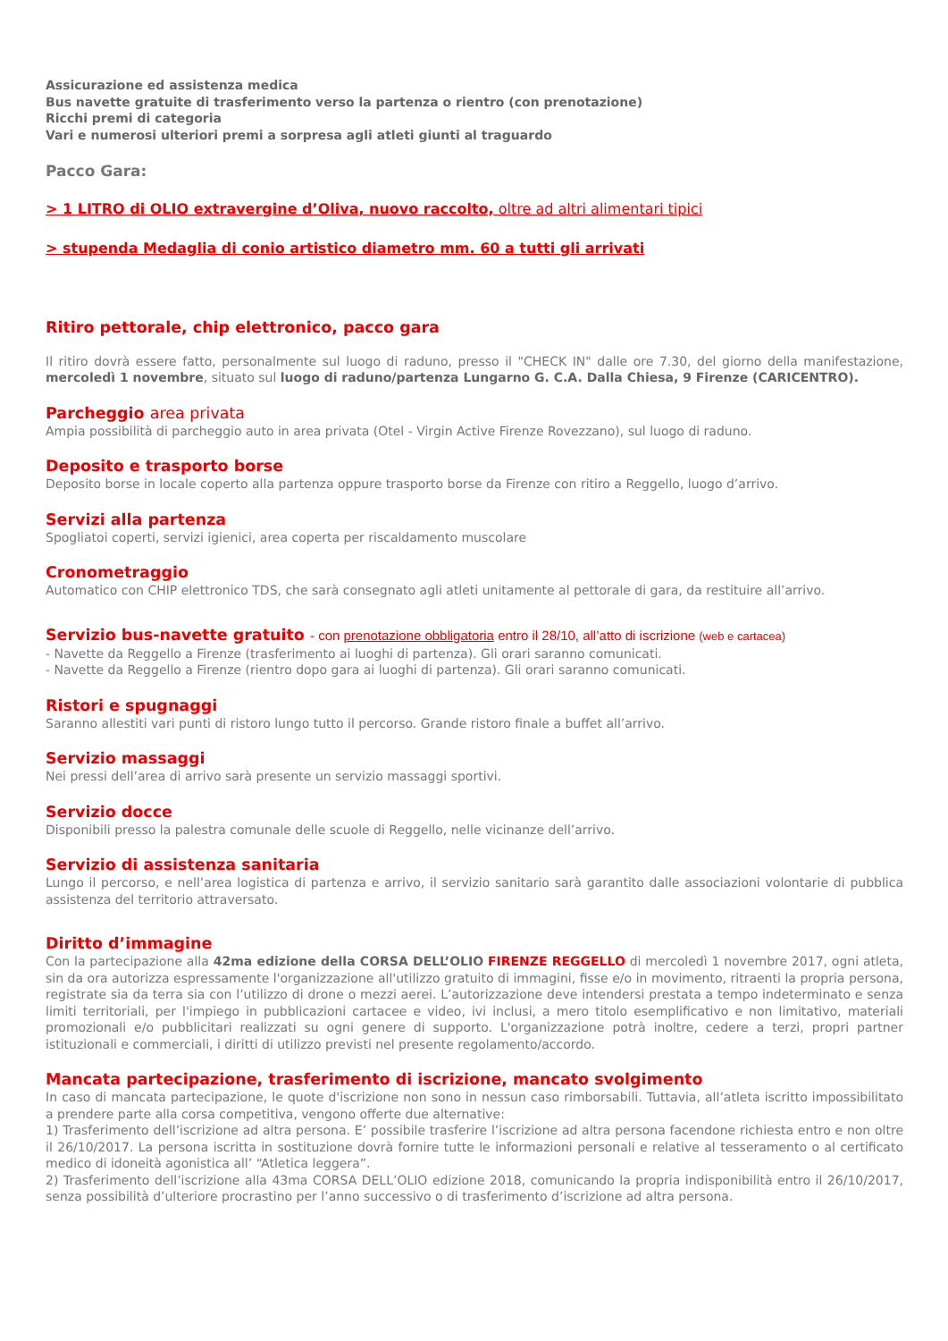Assicurazione ed assistenza medica
Bus navette gratuite di trasferimento verso la partenza o rientro (con prenotazione)
Ricchi premi di categoria
Vari e numerosi ulteriori premi a sorpresa agli atleti giunti al traguardo
Pacco Gara:
> 1 LITRO di OLIO extravergine d’Oliva, nuovo raccolto, oltre ad altri alimentari tipici
> stupenda Medaglia di conio artistico diametro mm. 60 a tutti gli arrivati
Ritiro pettorale, chip elettronico, pacco gara
Il ritiro dovrà essere fatto, personalmente sul luogo di raduno, presso il "CHECK IN" dalle ore 7.30, del giorno della manifestazione, mercoledì 1 novembre, situato sul luogo di raduno/partenza Lungarno G. C.A. Dalla Chiesa, 9 Firenze (CARICENTRO).
Parcheggio area privata
Ampia possibilità di parcheggio auto in area privata (Otel - Virgin Active Firenze Rovezzano), sul luogo di raduno.
Deposito e trasporto borse
Deposito borse in locale coperto alla partenza oppure trasporto borse da Firenze con ritiro a Reggello, luogo d’arrivo.
Servizi alla partenza
Spogliatoi coperti, servizi igienici, area coperta per riscaldamento muscolare
Cronometraggio
Automatico con CHIP elettronico TDS, che sarà consegnato agli atleti unitamente al pettorale di gara, da restituire all’arrivo.
Servizio bus-navette gratuito - con prenotazione obbligatoria entro il 28/10, all’atto di iscrizione (web e cartacea)
- Navette da Reggello a Firenze (trasferimento ai luoghi di partenza). Gli orari saranno comunicati.
- Navette da Reggello a Firenze (rientro dopo gara ai luoghi di partenza). Gli orari saranno comunicati.
Ristori e spugnaggi
Saranno allestiti vari punti di ristoro lungo tutto il percorso. Grande ristoro finale a buffet all’arrivo.
Servizio massaggi
Nei pressi dell’area di arrivo sarà presente un servizio massaggi sportivi.
Servizio docce
Disponibili presso la palestra comunale delle scuole di Reggello, nelle vicinanze dell’arrivo.
Servizio di assistenza sanitaria
Lungo il percorso, e nell’area logistica di partenza e arrivo, il servizio sanitario sarà garantito dalle associazioni volontarie di pubblica assistenza del territorio attraversato.
Diritto d’immagine
Con la partecipazione alla 42ma edizione della CORSA DELL’OLIO FIRENZE REGGELLO di mercoledì 1 novembre 2017, ogni atleta, sin da ora autorizza espressamente l'organizzazione all'utilizzo gratuito di immagini, fisse e/o in movimento, ritraenti la propria persona, registrate sia da terra sia con l’utilizzo di drone o mezzi aerei. L’autorizzazione deve intendersi prestata a tempo indeterminato e senza limiti territoriali, per l'impiego in pubblicazioni cartacee e video, ivi inclusi, a mero titolo esemplificativo e non limitativo, materiali promozionali e/o pubblicitari realizzati su ogni genere di supporto. L'organizzazione potrà inoltre, cedere a terzi, propri partner istituzionali e commerciali, i diritti di utilizzo previsti nel presente regolamento/accordo.
Mancata partecipazione, trasferimento di iscrizione, mancato svolgimento
In caso di mancata partecipazione, le quote d'iscrizione non sono in nessun caso rimborsabili. Tuttavia, all’atleta iscritto impossibilitato a prendere parte alla corsa competitiva, vengono offerte due alternative:
1) Trasferimento dell’iscrizione ad altra persona. E’ possibile trasferire l’iscrizione ad altra persona facendone richiesta entro e non oltre il 26/10/2017. La persona iscritta in sostituzione dovrà fornire tutte le informazioni personali e relative al tesseramento o al certificato medico di idoneità agonistica all’ “Atletica leggera”.
2) Trasferimento dell’iscrizione alla 43ma CORSA DELL’OLIO edizione 2018, comunicando la propria indisponibilità entro il 26/10/2017, senza possibilità d’ulteriore procrastino per l’anno successivo o di trasferimento d’iscrizione ad altra persona.